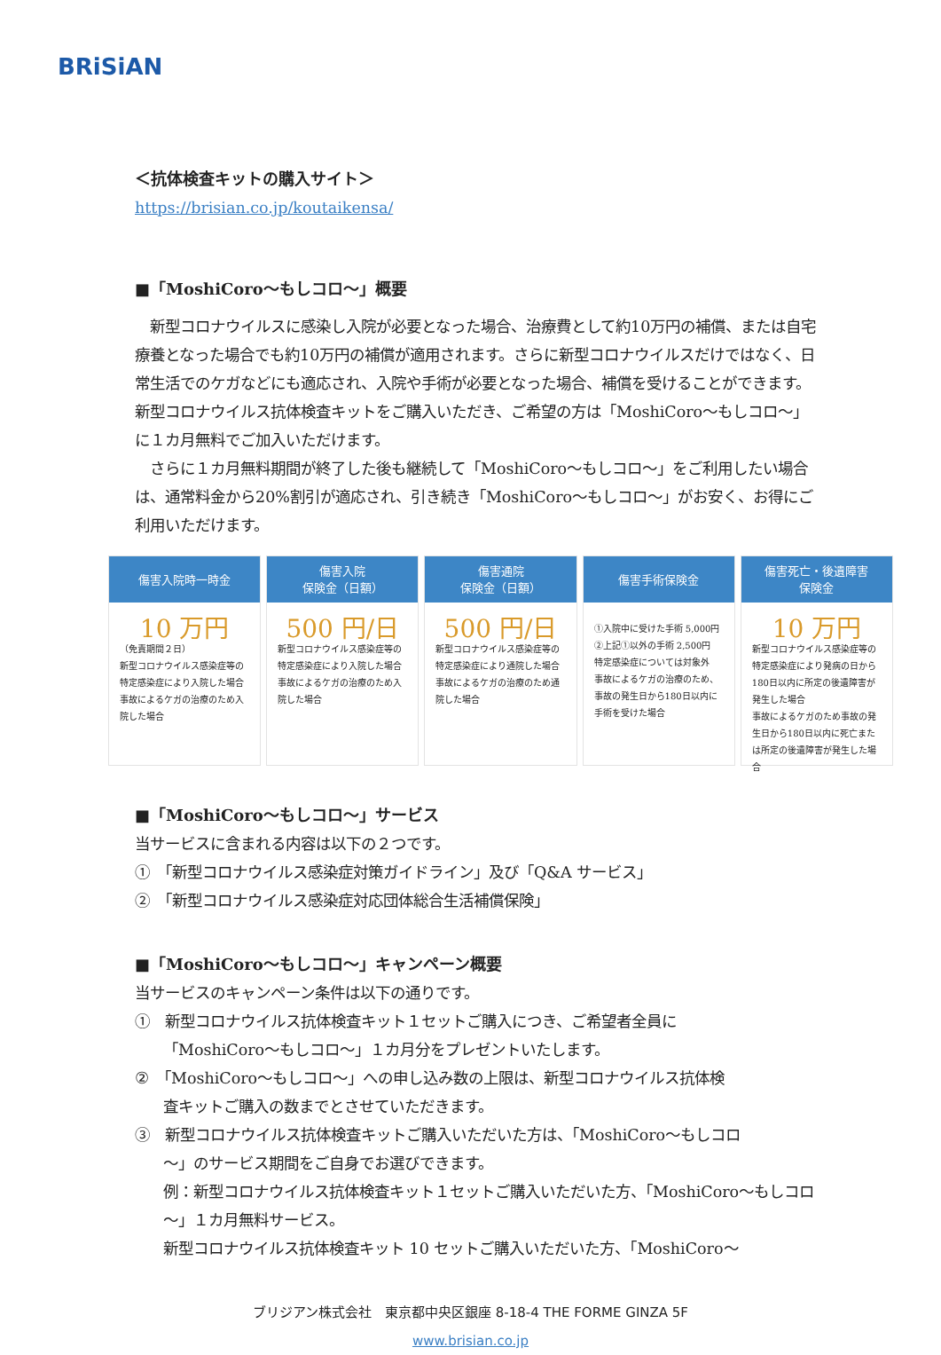BRiSiAN
＜抗体検査キットの購入サイト＞
https://brisian.co.jp/koutaikensa/
■「MoshiCoro～もしコロ～」概要
　新型コロナウイルスに感染し入院が必要となった場合、治療費として約10万円の補償、または自宅療養となった場合でも約10万円の補償が適用されます。さらに新型コロナウイルスだけではなく、日常生活でのケガなどにも適応され、入院や手術が必要となった場合、補償を受けることができます。新型コロナウイルス抗体検査キットをご購入いただき、ご希望の方は「MoshiCoro～もしコロ～」に１カ月無料でご加入いただけます。
　さらに１カ月無料期間が終了した後も継続して「MoshiCoro～もしコロ～」をご利用したい場合は、通常料金から20%割引が適応され、引き続き「MoshiCoro～もしコロ～」がお安く、お得にご利用いただけます。
傷害入院時一時金
10 万円
（免責期間２日）
新型コロナウイルス感染症等の特定感染症により入院した場合
事故によるケガの治療のため入院した場合
傷害入院
保険金（日額）
500 円/日
新型コロナウイルス感染症等の特定感染症により入院した場合
事故によるケガの治療のため入院した場合
傷害通院
保険金（日額）
500 円/日
新型コロナウイルス感染症等の特定感染症により通院した場合
事故によるケガの治療のため通院した場合
傷害手術保険金
①入院中に受けた手術 5,000円
②上記①以外の手術 2,500円
特定感染症については対象外
事故によるケガの治療のため、事故の発生日から180日以内に手術を受けた場合
傷害死亡・後遺障害
保険金
10 万円
新型コロナウイルス感染症等の特定感染症により発病の日から180日以内に所定の後遺障害が発生した場合
事故によるケガのため事故の発生日から180日以内に死亡または所定の後遺障害が発生した場合
■「MoshiCoro～もしコロ～」サービス
当サービスに含まれる内容は以下の２つです。
①　「新型コロナウイルス感染症対策ガイドライン」及び「Q&A サービス」
②　「新型コロナウイルス感染症対応団体総合生活補償保険」
■「MoshiCoro～もしコロ～」キャンペーン概要
当サービスのキャンペーン条件は以下の通りです。
①　新型コロナウイルス抗体検査キット１セットご購入につき、ご希望者全員に
「MoshiCoro～もしコロ～」１カ月分をプレゼントいたします。
②　「MoshiCoro～もしコロ～」への申し込み数の上限は、新型コロナウイルス抗体検
査キットご購入の数までとさせていただきます。
③　新型コロナウイルス抗体検査キットご購入いただいた方は、「MoshiCoro～もしコロ
～」のサービス期間をご自身でお選びできます。
例：新型コロナウイルス抗体検査キット１セットご購入いただいた方、「MoshiCoro～もしコロ～」１カ月無料サービス。
新型コロナウイルス抗体検査キット 10 セットご購入いただいた方、「MoshiCoro～
ブリジアン株式会社　東京都中央区銀座 8-18-4 THE FORME GINZA 5F
www.brisian.co.jp